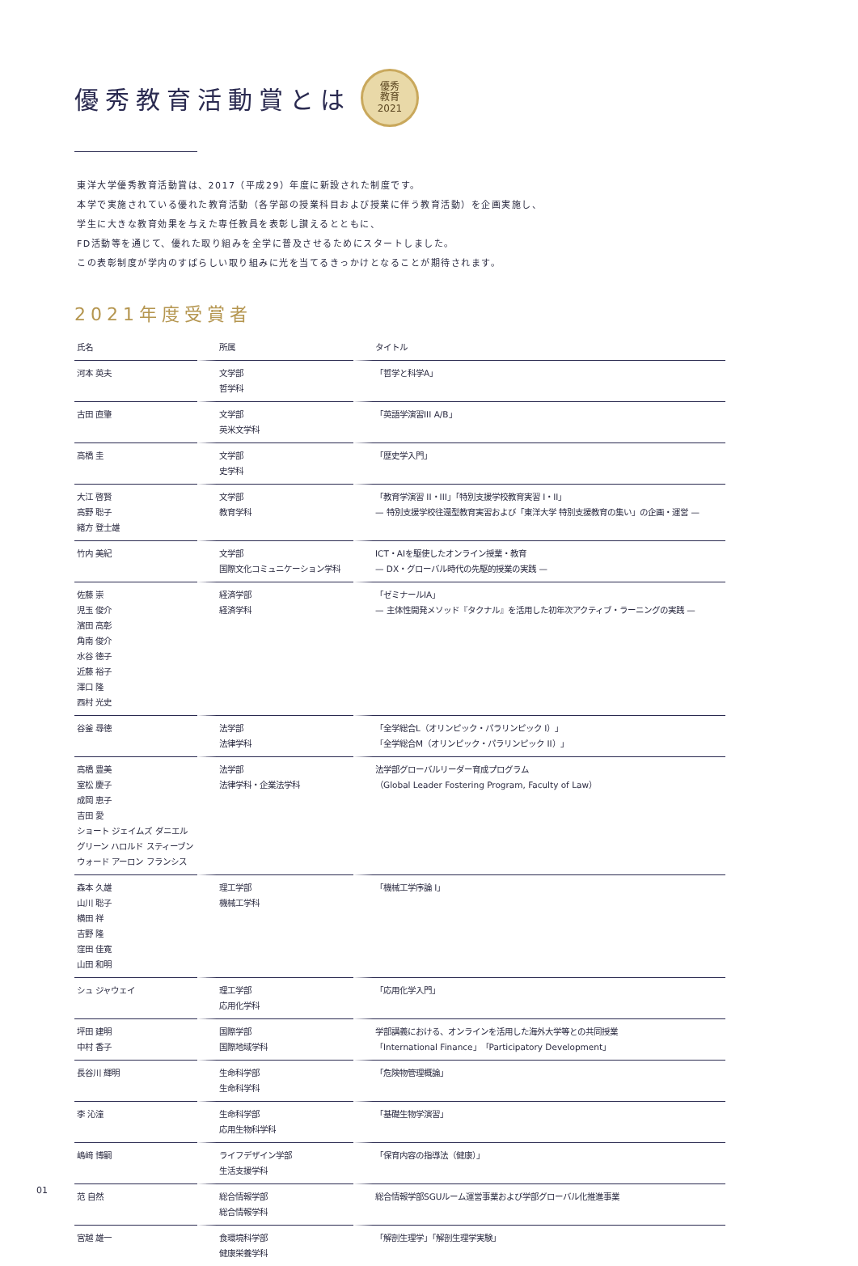優秀教育活動賞とは 優秀
教育
2021
東洋大学優秀教育活動賞は、2017（平成29）年度に新設された制度です。
本学で実施されている優れた教育活動（各学部の授業科目および授業に伴う教育活動）を企画実施し、
学生に大きな教育効果を与えた専任教員を表彰し讃えるとともに、
FD活動等を通じて、優れた取り組みを全学に普及させるためにスタートしました。
この表彰制度が学内のすばらしい取り組みに光を当てるきっかけとなることが期待されます。
2021年度受賞者
| 氏名 | 所属 | タイトル |
| --- | --- | --- |
| 河本 英夫 | 文学部 哲学科 | 「哲学と科学A」 |
| 古田 直肇 | 文学部 英米文学科 | 「英語学演習III A/B」 |
| 高橋 圭 | 文学部 史学科 | 「歴史学入門」 |
| 大江 啓賢 高野 聡子 緒方 登士雄 | 文学部 教育学科 | 「教育学演習 II・III」「特別支援学校教育実習 I・II」 — 特別支援学校往還型教育実習および「東洋大学 特別支援教育の集い」の企画・運営 — |
| 竹内 美紀 | 文学部 国際文化コミュニケーション学科 | ICT・AIを駆使したオンライン授業・教育 — DX・グローバル時代の先駆的授業の実践 — |
| 佐藤 崇 児玉 俊介 濱田 高彰 角南 俊介 水谷 徳子 近藤 裕子 澤口 隆 西村 光史 | 経済学部 経済学科 | 「ゼミナールIA」 — 主体性開発メソッド『タクナル』を活用した初年次アクティブ・ラーニングの実践 — |
| 谷釜 尋徳 | 法学部 法律学科 | 「全学総合L（オリンピック・パラリンピック I）」 「全学総合M（オリンピック・パラリンピック II）」 |
| 高橋 豊美 室松 慶子 成岡 恵子 吉田 愛 ショート ジェイムズ ダニエル グリーン ハロルド スティーブン ウォード アーロン フランシス | 法学部 法律学科・企業法学科 | 法学部グローバルリーダー育成プログラム （Global Leader Fostering Program, Faculty of Law） |
| 森本 久雄 山川 聡子 横田 祥 吉野 隆 窪田 佳寛 山田 和明 | 理工学部 機械工学科 | 「機械工学序論 I」 |
| シュ ジャウェイ | 理工学部 応用化学科 | 「応用化学入門」 |
| 坪田 建明 中村 香子 | 国際学部 国際地域学科 | 学部講義における、オンラインを活用した海外大学等との共同授業 「International Finance」「Participatory Development」 |
| 長谷川 輝明 | 生命科学部 生命科学科 | 「危険物管理概論」 |
| 李 沁潼 | 生命科学部 応用生物科学科 | 「基礎生物学演習」 |
| 嶋﨑 博嗣 | ライフデザイン学部 生活支援学科 | 「保育内容の指導法（健康）」 |
| 范 自然 | 総合情報学部 総合情報学科 | 総合情報学部SGUルーム運営事業および学部グローバル化推進事業 |
| 宮越 雄一 | 食環境科学部 健康栄養学科 | 「解剖生理学」「解剖生理学実験」 |
01